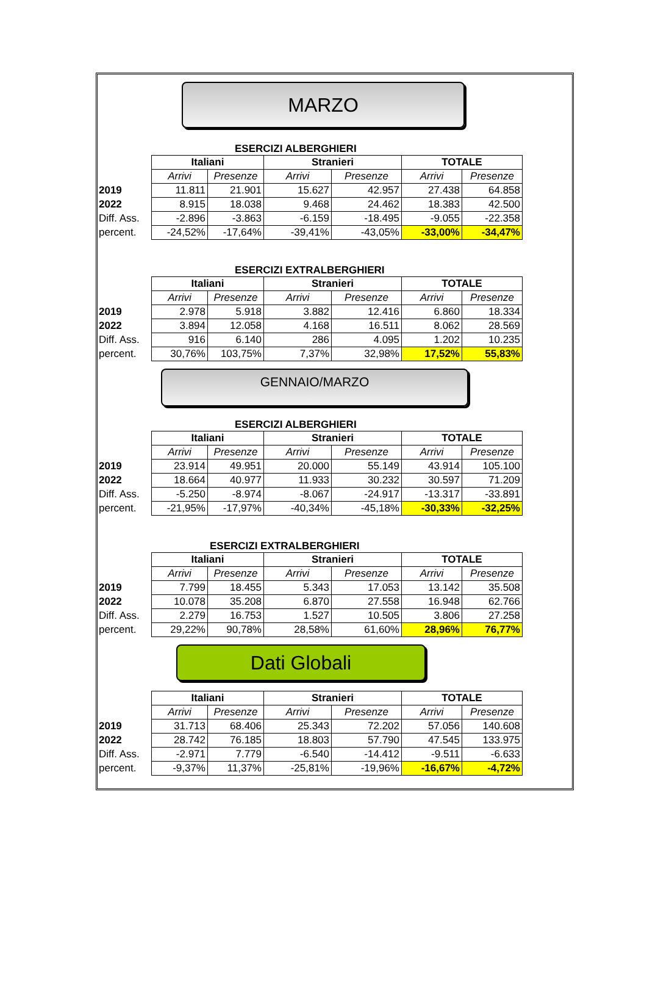MARZO
ESERCIZI ALBERGHIERI
| | Italiani | | Stranieri | | TOTALE | |
| | Arrivi | Presenze | Arrivi | Presenze | Arrivi | Presenze |
| 2019 | 11.811 | 21.901 | 15.627 | 42.957 | 27.438 | 64.858 |
| 2022 | 8.915 | 18.038 | 9.468 | 24.462 | 18.383 | 42.500 |
| Diff. Ass. | -2.896 | -3.863 | -6.159 | -18.495 | -9.055 | -22.358 |
| percent. | -24,52% | -17,64% | -39,41% | -43,05% | -33,00% | -34,47% |
ESERCIZI EXTRALBERGHIERI
| | Italiani | | Stranieri | | TOTALE | |
| | Arrivi | Presenze | Arrivi | Presenze | Arrivi | Presenze |
| 2019 | 2.978 | 5.918 | 3.882 | 12.416 | 6.860 | 18.334 |
| 2022 | 3.894 | 12.058 | 4.168 | 16.511 | 8.062 | 28.569 |
| Diff. Ass. | 916 | 6.140 | 286 | 4.095 | 1.202 | 10.235 |
| percent. | 30,76% | 103,75% | 7,37% | 32,98% | 17,52% | 55,83% |
GENNAIO/MARZO
ESERCIZI ALBERGHIERI
| | Italiani | | Stranieri | | TOTALE | |
| | Arrivi | Presenze | Arrivi | Presenze | Arrivi | Presenze |
| 2019 | 23.914 | 49.951 | 20.000 | 55.149 | 43.914 | 105.100 |
| 2022 | 18.664 | 40.977 | 11.933 | 30.232 | 30.597 | 71.209 |
| Diff. Ass. | -5.250 | -8.974 | -8.067 | -24.917 | -13.317 | -33.891 |
| percent. | -21,95% | -17,97% | -40,34% | -45,18% | -30,33% | -32,25% |
ESERCIZI EXTRALBERGHIERI
| | Italiani | | Stranieri | | TOTALE | |
| | Arrivi | Presenze | Arrivi | Presenze | Arrivi | Presenze |
| 2019 | 7.799 | 18.455 | 5.343 | 17.053 | 13.142 | 35.508 |
| 2022 | 10.078 | 35.208 | 6.870 | 27.558 | 16.948 | 62.766 |
| Diff. Ass. | 2.279 | 16.753 | 1.527 | 10.505 | 3.806 | 27.258 |
| percent. | 29,22% | 90,78% | 28,58% | 61,60% | 28,96% | 76,77% |
Dati Globali
| | Italiani | | Stranieri | | TOTALE | |
| | Arrivi | Presenze | Arrivi | Presenze | Arrivi | Presenze |
| 2019 | 31.713 | 68.406 | 25.343 | 72.202 | 57.056 | 140.608 |
| 2022 | 28.742 | 76.185 | 18.803 | 57.790 | 47.545 | 133.975 |
| Diff. Ass. | -2.971 | 7.779 | -6.540 | -14.412 | -9.511 | -6.633 |
| percent. | -9,37% | 11,37% | -25,81% | -19,96% | -16,67% | -4,72% |